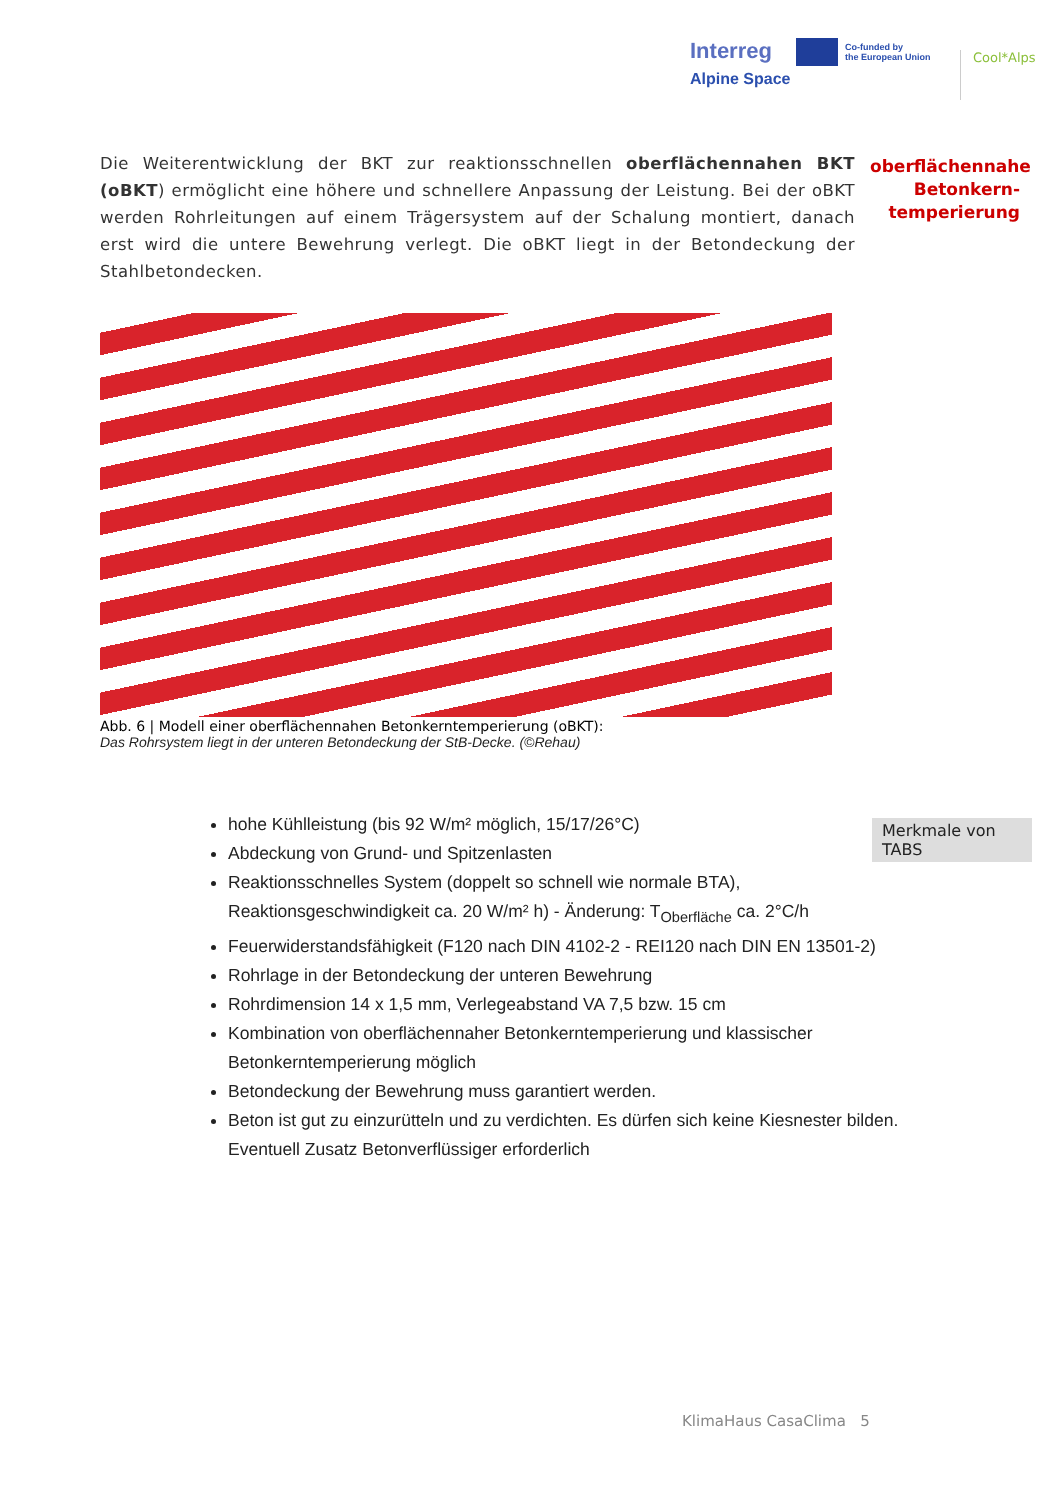Interreg
Alpine Space
Co-funded by
the European Union
Cool*Alps
Die Weiterentwicklung der BKT zur reaktionsschnellen oberflächennahen BKT (oBKT) ermöglicht eine höhere und schnellere Anpassung der Leistung. Bei der oBKT werden Rohrleitungen auf einem Trägersystem auf der Schalung montiert, danach erst wird die untere Bewehrung verlegt. Die oBKT liegt in der Betondeckung der Stahlbetondecken.
oberflächennahe Betonkern-temperierung
Abb. 6 | Modell einer oberflächennahen Betonkerntemperierung (oBKT):
Das Rohrsystem liegt in der unteren Betondeckung der StB-Decke. (©Rehau)
hohe Kühlleistung (bis 92 W/m² möglich, 15/17/26°C)
Abdeckung von Grund- und Spitzenlasten
Reaktionsschnelles System (doppelt so schnell wie normale BTA), Reaktionsgeschwindigkeit ca. 20 W/m² h) - Änderung: T<sub>Oberfläche</sub> ca. 2°C/h
Feuerwiderstandsfähigkeit (F120 nach DIN 4102-2 - REI120 nach DIN EN 13501-2)
Rohrlage in der Betondeckung der unteren Bewehrung
Rohrdimension 14 x 1,5 mm, Verlegeabstand VA 7,5 bzw. 15 cm
Kombination von oberflächennaher Betonkerntemperierung und klassischer Betonkerntemperierung möglich
Betondeckung der Bewehrung muss garantiert werden.
Beton ist gut zu einzurütteln und zu verdichten. Es dürfen sich keine Kiesnester bilden. Eventuell Zusatz Betonverflüssiger erforderlich
Merkmale von TABS
KlimaHaus CasaClima 5